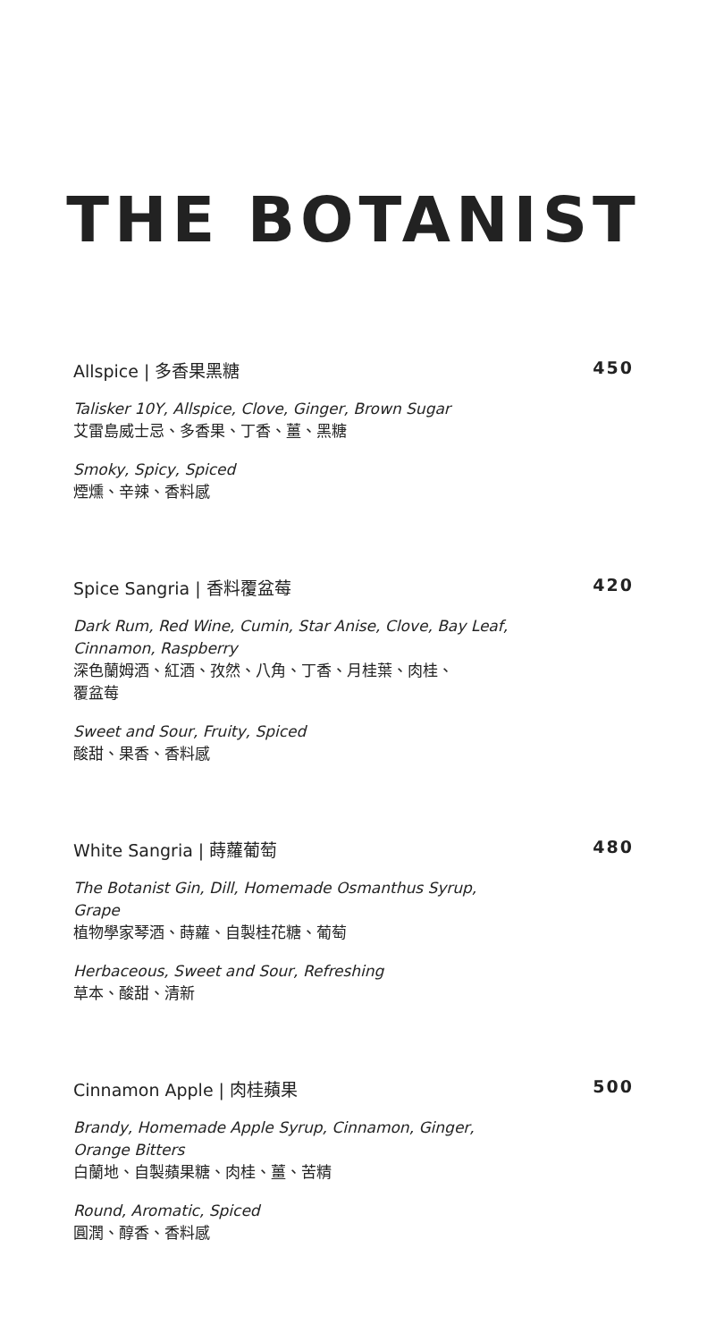THE BOTANIST
Allspice | 多香果黑糖 450
Talisker 10Y, Allspice, Clove, Ginger, Brown Sugar
艾雷島威士忌、多香果、丁香、薑、黑糖
Smoky, Spicy, Spiced
煙燻、辛辣、香料感
Spice Sangria | 香料覆盆莓 420
Dark Rum, Red Wine, Cumin, Star Anise, Clove, Bay Leaf,
Cinnamon, Raspberry
深色蘭姆酒、紅酒、孜然、八角、丁香、月桂葉、肉桂、
覆盆莓
Sweet and Sour, Fruity, Spiced
酸甜、果香、香料感
White Sangria | 蒔蘿葡萄 480
The Botanist Gin, Dill, Homemade Osmanthus Syrup,
Grape
植物學家琴酒、蒔蘿、自製桂花糖、葡萄
Herbaceous, Sweet and Sour, Refreshing
草本、酸甜、清新
Cinnamon Apple | 肉桂蘋果 500
Brandy, Homemade Apple Syrup, Cinnamon, Ginger,
Orange Bitters
白蘭地、自製蘋果糖、肉桂、薑、苦精
Round, Aromatic, Spiced
圓潤、醇香、香料感